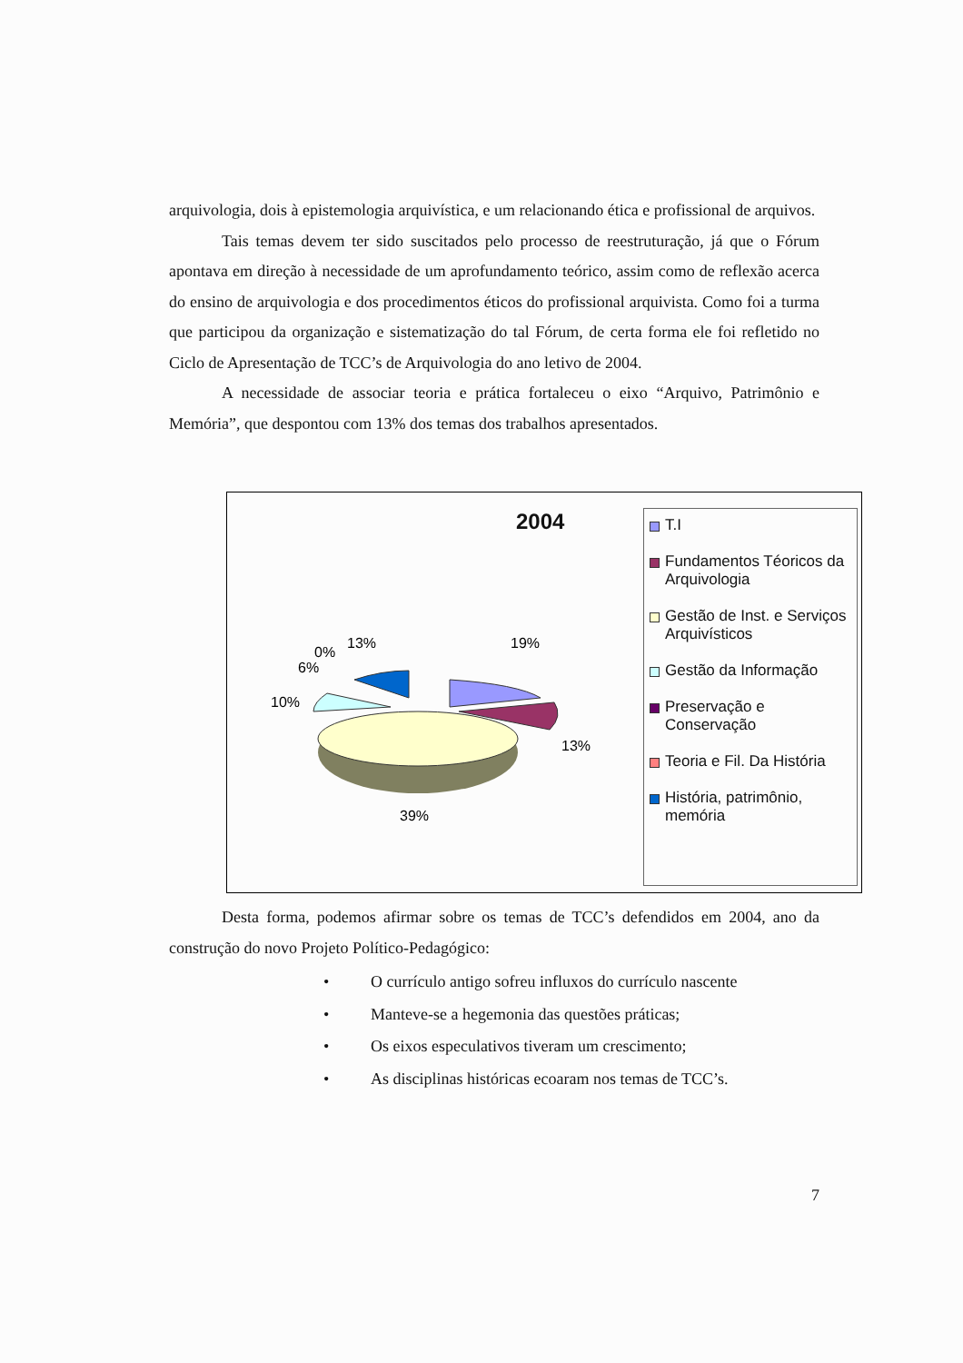arquivologia, dois à epistemologia arquivística, e um relacionando ética e profissional de arquivos.
Tais temas devem ter sido suscitados pelo processo de reestruturação, já que o Fórum apontava em direção à necessidade de um aprofundamento teórico, assim como de reflexão acerca do ensino de arquivologia e dos procedimentos éticos do profissional arquivista. Como foi a turma que participou da organização e sistematização do tal Fórum, de certa forma ele foi refletido no Ciclo de Apresentação de TCC’s de Arquivologia do ano letivo de 2004.
A necessidade de associar teoria e prática fortaleceu o eixo “Arquivo, Patrimônio e Memória”, que despontou com 13% dos temas dos trabalhos apresentados.
2004
19%
13%
39%
10%
6%
0%
13%
T.I
Fundamentos Téoricos da Arquivologia
Gestão de Inst. e Serviços Arquivísticos
Gestão da Informação
Preservação e Conservação
Teoria e Fil. Da História
História, patrimônio, memória
Desta forma, podemos afirmar sobre os temas de TCC’s defendidos em 2004, ano da construção do novo Projeto Político-Pedagógico:
• O currículo antigo sofreu influxos do currículo nascente
• Manteve-se a hegemonia das questões práticas;
• Os eixos especulativos tiveram um crescimento;
• As disciplinas históricas ecoaram nos temas de TCC’s.
7